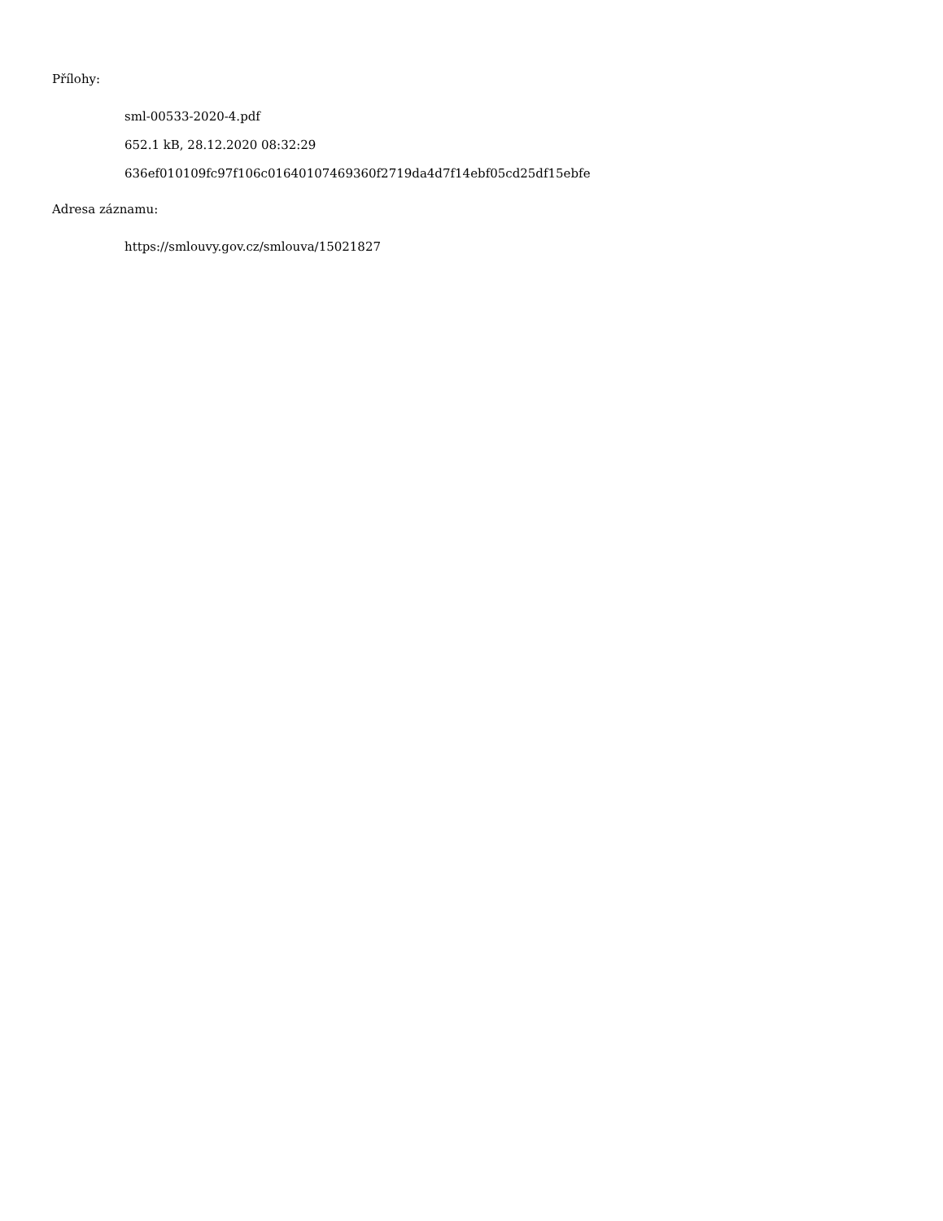Přílohy:
sml-00533-2020-4.pdf
652.1 kB, 28.12.2020 08:32:29
636ef010109fc97f106c01640107469360f2719da4d7f14ebf05cd25df15ebfe
Adresa záznamu:
https://smlouvy.gov.cz/smlouva/15021827